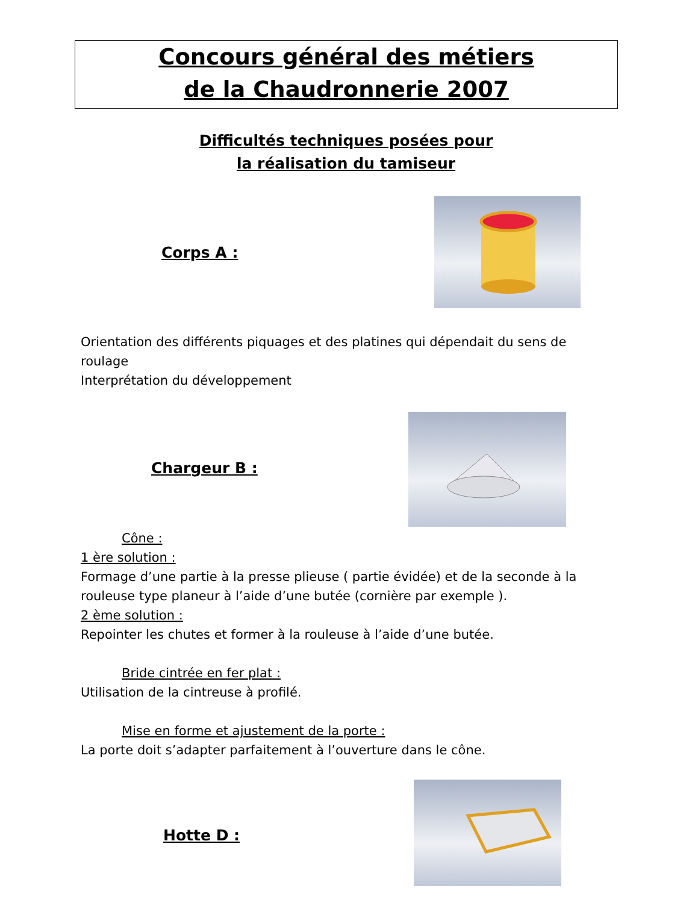Concours général des métiers
de la Chaudronnerie 2007
Difficultés techniques posées pour
la réalisation du tamiseur
Corps A :
Orientation des différents piquages et des platines qui dépendait du sens de roulage
Interprétation du développement
Chargeur B :
Cône :
1 ère solution :
Formage d’une partie à la presse plieuse ( partie évidée) et de la seconde à la rouleuse type planeur à l’aide d’une butée (cornière par exemple ).
2 ème solution :
Repointer les chutes et former à la rouleuse à l’aide d’une butée.
Bride cintrée en fer plat :
Utilisation de la cintreuse à profilé.
Mise en forme et ajustement de la porte :
La porte doit s’adapter parfaitement à l’ouverture dans le cône.
Hotte D :